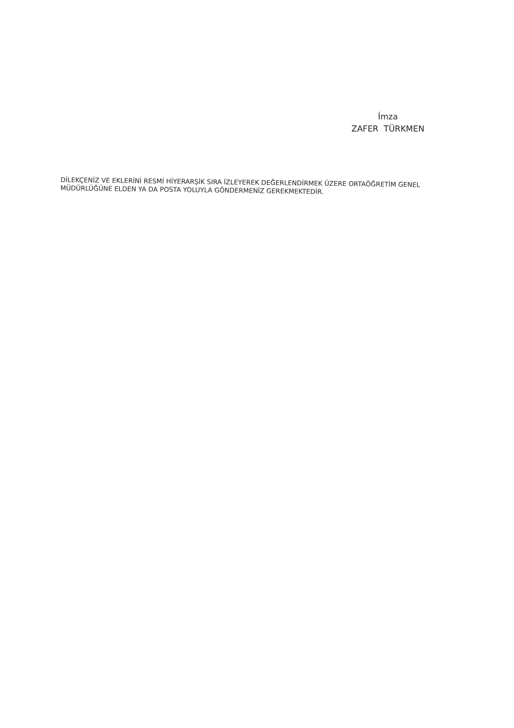İmza
ZAFER TÜRKMEN
DİLEKÇENİZ VE EKLERİNİ RESMİ HİYERARŞİK SIRA İZLEYEREK DEĞERLENDİRMEK ÜZERE ORTAÖĞRETİM GENEL MÜDÜRLÜĞÜNE ELDEN YA DA POSTA YOLUYLA GÖNDERMENİZ GEREKMEKTEDİR.